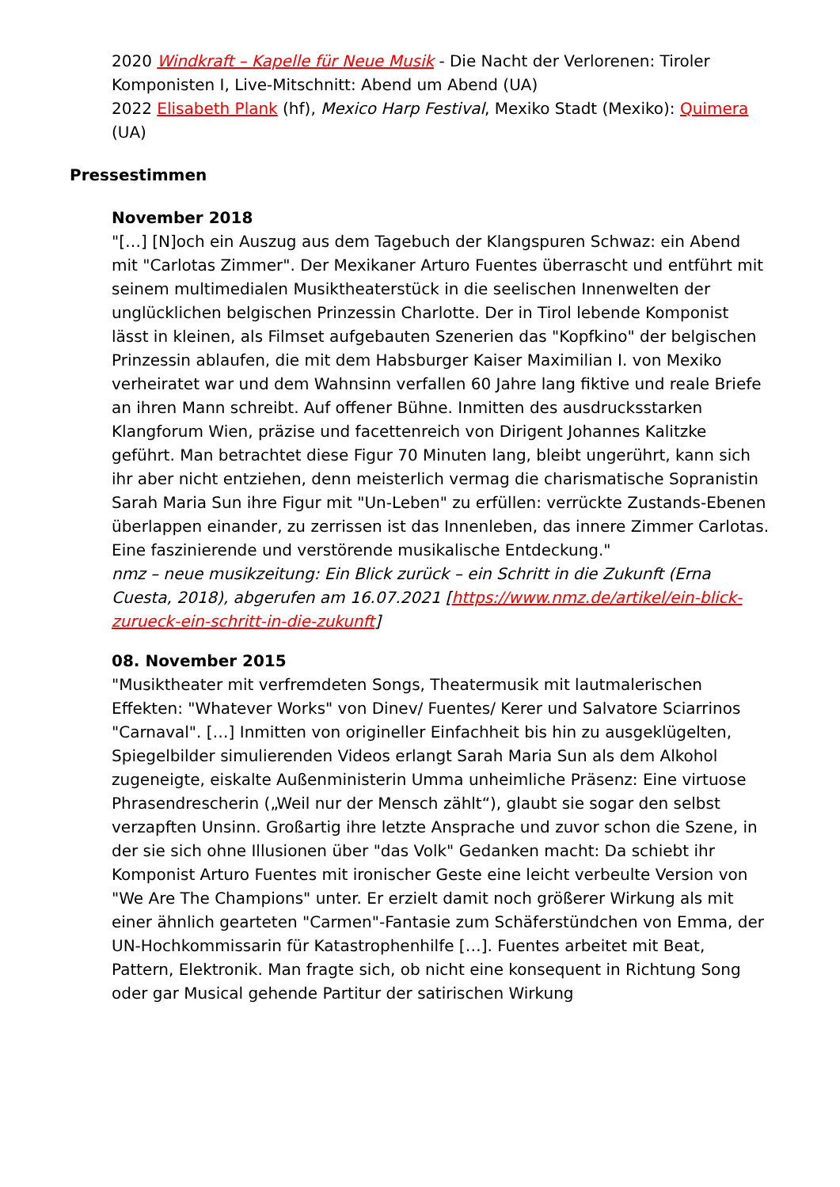2020 Windkraft – Kapelle für Neue Musik - Die Nacht der Verlorenen: Tiroler Komponisten I, Live-Mitschnitt: Abend um Abend (UA)
2022 Elisabeth Plank (hf), Mexico Harp Festival, Mexiko Stadt (Mexiko): Quimera (UA)
Pressestimmen
November 2018
"[…] [N]och ein Auszug aus dem Tagebuch der Klangspuren Schwaz: ein Abend mit "Carlotas Zimmer". Der Mexikaner Arturo Fuentes überrascht und entführt mit seinem multimedialen Musiktheaterstück in die seelischen Innenwelten der unglücklichen belgischen Prinzessin Charlotte. Der in Tirol lebende Komponist lässt in kleinen, als Filmset aufgebauten Szenerien das "Kopfkino" der belgischen Prinzessin ablaufen, die mit dem Habsburger Kaiser Maximilian I. von Mexiko verheiratet war und dem Wahnsinn verfallen 60 Jahre lang fiktive und reale Briefe an ihren Mann schreibt. Auf offener Bühne. Inmitten des ausdrucksstarken Klangforum Wien, präzise und facettenreich von Dirigent Johannes Kalitzke geführt. Man betrachtet diese Figur 70 Minuten lang, bleibt ungerührt, kann sich ihr aber nicht entziehen, denn meisterlich vermag die charismatische Sopranistin Sarah Maria Sun ihre Figur mit "Un-Leben" zu erfüllen: verrückte Zustands-Ebenen überlappen einander, zu zerrissen ist das Innenleben, das innere Zimmer Carlotas. Eine faszinierende und verstörende musikalische Entdeckung."
nmz – neue musikzeitung: Ein Blick zurück – ein Schritt in die Zukunft (Erna Cuesta, 2018), abgerufen am 16.07.2021 [https://www.nmz.de/artikel/ein-blick-zurueck-ein-schritt-in-die-zukunft]
08. November 2015
"Musiktheater mit verfremdeten Songs, Theatermusik mit lautmalerischen Effekten: "Whatever Works" von Dinev/ Fuentes/ Kerer und Salvatore Sciarrinos "Carnaval". […] Inmitten von origineller Einfachheit bis hin zu ausgeklügelten, Spiegelbilder simulierenden Videos erlangt Sarah Maria Sun als dem Alkohol zugeneigte, eiskalte Außenministerin Umma unheimliche Präsenz: Eine virtuose Phrasendrescherin („Weil nur der Mensch zählt“), glaubt sie sogar den selbst verzapften Unsinn. Großartig ihre letzte Ansprache und zuvor schon die Szene, in der sie sich ohne Illusionen über "das Volk" Gedanken macht: Da schiebt ihr Komponist Arturo Fuentes mit ironischer Geste eine leicht verbeulte Version von "We Are The Champions" unter. Er erzielt damit noch größerer Wirkung als mit einer ähnlich gearteten "Carmen"-Fantasie zum Schäferstündchen von Emma, der UN-Hochkommissarin für Katastrophenhilfe […]. Fuentes arbeitet mit Beat, Pattern, Elektronik. Man fragte sich, ob nicht eine konsequent in Richtung Song oder gar Musical gehende Partitur der satirischen Wirkung